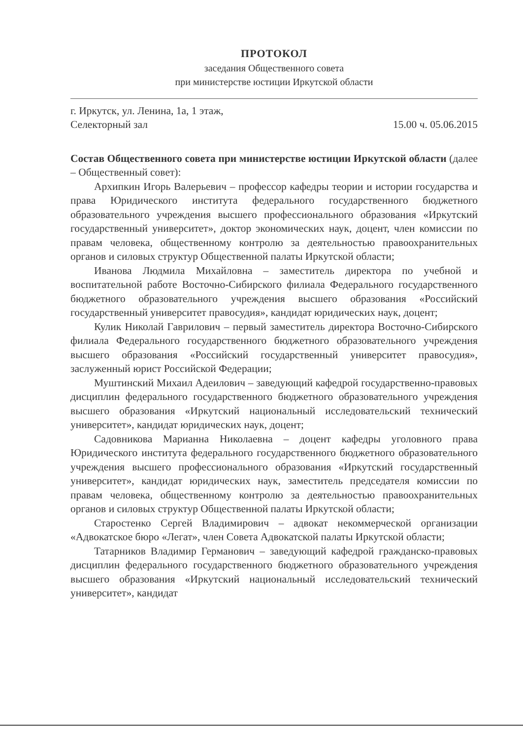ПРОТОКОЛ
заседания Общественного совета
при министерстве юстиции Иркутской области
г. Иркутск, ул. Ленина, 1а, 1 этаж,
Селекторный зал
15.00 ч. 05.06.2015
Состав Общественного совета при министерстве юстиции Иркутской области (далее – Общественный совет):
Архипкин Игорь Валерьевич – профессор кафедры теории и истории государства и права Юридического института федерального государственного бюджетного образовательного учреждения высшего профессионального образования «Иркутский государственный университет», доктор экономических наук, доцент, член комиссии по правам человека, общественному контролю за деятельностью правоохранительных органов и силовых структур Общественной палаты Иркутской области;
Иванова Людмила Михайловна – заместитель директора по учебной и воспитательной работе Восточно-Сибирского филиала Федерального государственного бюджетного образовательного учреждения высшего образования «Российский государственный университет правосудия», кандидат юридических наук, доцент;
Кулик Николай Гаврилович – первый заместитель директора Восточно-Сибирского филиала Федерального государственного бюджетного образовательного учреждения высшего образования «Российский государственный университет правосудия», заслуженный юрист Российской Федерации;
Муштинский Михаил Адеилович – заведующий кафедрой государственно-правовых дисциплин федерального государственного бюджетного образовательного учреждения высшего образования «Иркутский национальный исследовательский технический университет», кандидат юридических наук, доцент;
Садовникова Марианна Николаевна – доцент кафедры уголовного права Юридического института федерального государственного бюджетного образовательного учреждения высшего профессионального образования «Иркутский государственный университет», кандидат юридических наук, заместитель председателя комиссии по правам человека, общественному контролю за деятельностью правоохранительных органов и силовых структур Общественной палаты Иркутской области;
Старостенко Сергей Владимирович – адвокат некоммерческой организации «Адвокатское бюро «Легат», член Совета Адвокатской палаты Иркутской области;
Татарников Владимир Германович – заведующий кафедрой гражданско-правовых дисциплин федерального государственного бюджетного образовательного учреждения высшего образования «Иркутский национальный исследовательский технический университет», кандидат